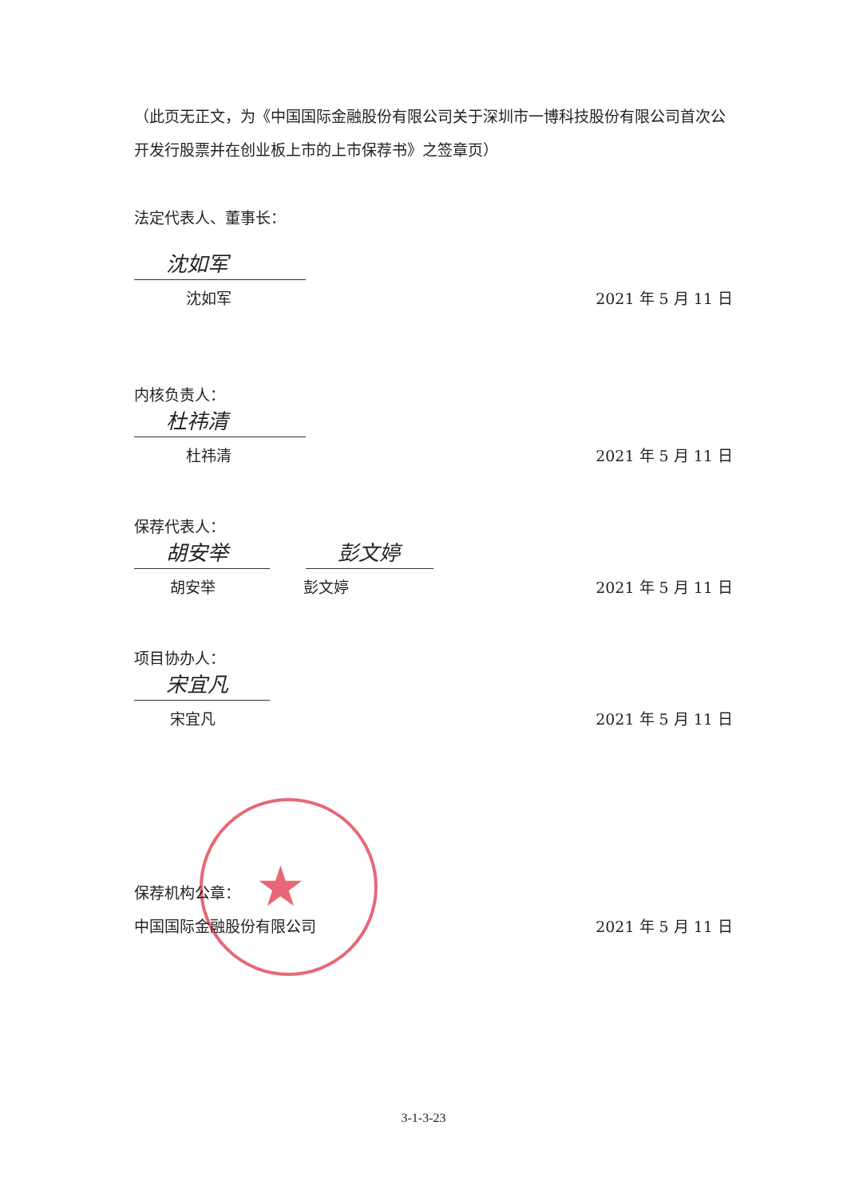（此页无正文，为《中国国际金融股份有限公司关于深圳市一博科技股份有限公司首次公开发行股票并在创业板上市的上市保荐书》之签章页）
法定代表人、董事长：
沈如军
沈如军 2021 年 5 月 11 日
内核负责人：
杜祎清
杜祎清 2021 年 5 月 11 日
保荐代表人：
胡安举 彭文婷
胡安举 彭文婷 2021 年 5 月 11 日
项目协办人：
宋宜凡
宋宜凡 2021 年 5 月 11 日
★
保荐机构公章：
中国国际金融股份有限公司 2021 年 5 月 11 日
3-1-3-23